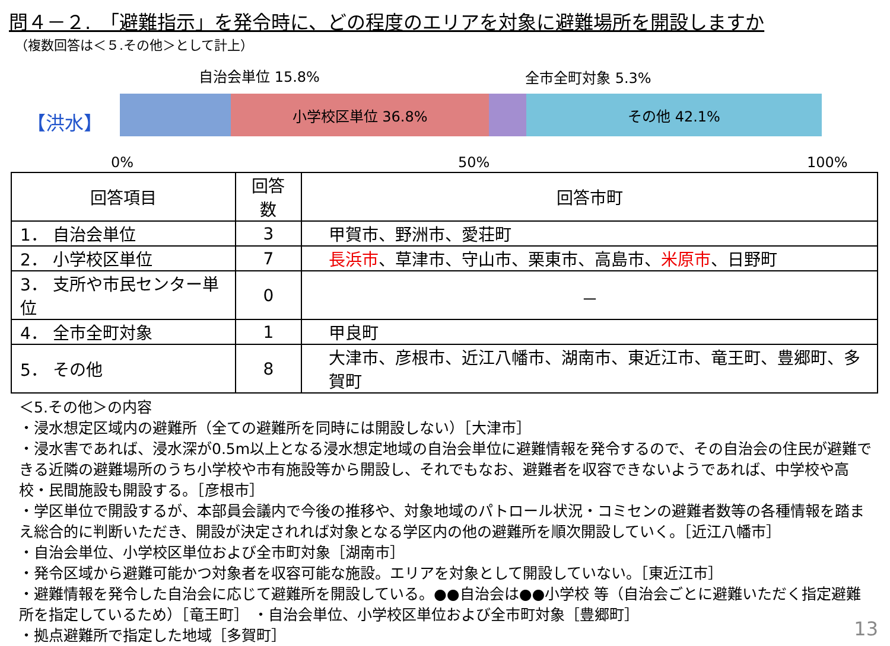問４－２.　「避難指示」を発令時に、どの程度のエリアを対象に避難場所を開設しますか
（複数回答は＜５.その他＞として計上）
自治会単位 15.8% 全市全町対象 5.3%
【洪水】
小学校区単位 36.8% その他 42.1%
0% 50% 100%
| 回答項目 | 回答数 | 回答市町 |
| --- | --- | --- |
| 1． 自治会単位 | 3 | 甲賀市、野洲市、愛荘町 |
| 2． 小学校区単位 | 7 | 長浜市 、草津市、守山市、栗東市、高島市、 米原市 、日野町 |
| 3． 支所や市民センター単位 | 0 | － |
| 4． 全市全町対象 | 1 | 甲良町 |
| 5． その他 | 8 | 大津市、彦根市、近江八幡市、湖南市、東近江市、竜王町、豊郷町、多賀町 |
＜5.その他＞の内容
・浸水想定区域内の避難所（全ての避難所を同時には開設しない）［大津市］
・浸水害であれば、浸水深が0.5m以上となる浸水想定地域の自治会単位に避難情報を発令するので、その自治会の住民が避難できる近隣の避難場所のうち小学校や市有施設等から開設し、それでもなお、避難者を収容できないようであれば、中学校や高校・民間施設も開設する。［彦根市］
・学区単位で開設するが、本部員会議内で今後の推移や、対象地域のパトロール状況・コミセンの避難者数等の各種情報を踏まえ総合的に判断いただき、開設が決定されれば対象となる学区内の他の避難所を順次開設していく。［近江八幡市］
・自治会単位、小学校区単位および全市町対象［湖南市］
・発令区域から避難可能かつ対象者を収容可能な施設。エリアを対象として開設していない。［東近江市］
・避難情報を発令した自治会に応じて避難所を開設している。●●自治会は●●小学校 等（自治会ごとに避難いただく指定避難所を指定しているため）［竜王町］ ・自治会単位、小学校区単位および全市町対象［豊郷町］
・拠点避難所で指定した地域［多賀町］
13